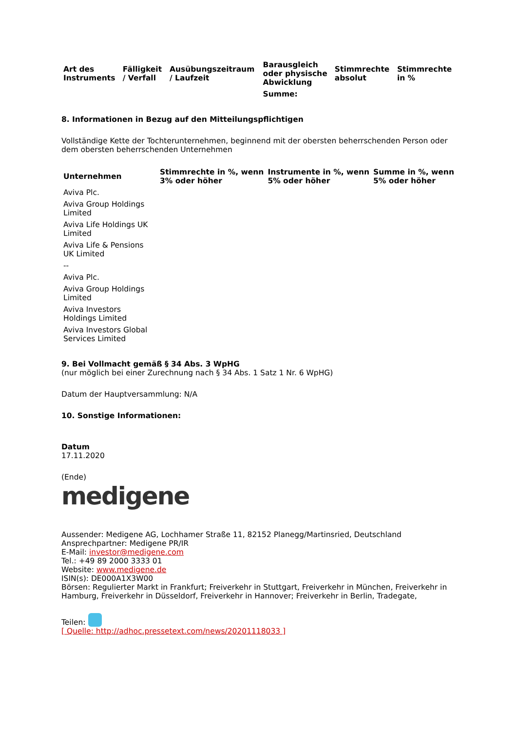| Art des Instruments | Fälligkeit / Verfall | Ausübungszeitraum / Laufzeit | Barausgleich oder physische Abwicklung | Stimmrechte absolut | Stimmrechte in % |
| --- | --- | --- | --- | --- | --- |
| | | | Summe: | | |
8. Informationen in Bezug auf den Mitteilungspflichtigen
Vollständige Kette der Tochterunternehmen, beginnend mit der obersten beherrschenden Person oder dem obersten beherrschenden Unternehmen
| Unternehmen | Stimmrechte in %, wenn 3% oder höher | Instrumente in %, wenn 5% oder höher | Summe in %, wenn 5% oder höher |
| --- | --- | --- | --- |
| Aviva Plc. | | | |
| Aviva Group Holdings Limited | | | |
| Aviva Life Holdings UK Limited | | | |
| Aviva Life & Pensions UK Limited | | | |
| -- | | | |
| Aviva Plc. | | | |
| Aviva Group Holdings Limited | | | |
| Aviva Investors Holdings Limited | | | |
| Aviva Investors Global Services Limited | | | |
9. Bei Vollmacht gemäß § 34 Abs. 3 WpHG
(nur möglich bei einer Zurechnung nach § 34 Abs. 1 Satz 1 Nr. 6 WpHG)
Datum der Hauptversammlung: N/A
10. Sonstige Informationen:
Datum
17.11.2020
(Ende)
medigene
Aussender: Medigene AG, Lochhamer Straße 11, 82152 Planegg/Martinsried, Deutschland
Ansprechpartner: Medigene PR/IR
E-Mail: investor@medigene.com
Tel.: +49 89 2000 3333 01
Website: www.medigene.de
ISIN(s): DE000A1X3W00
Börsen: Regulierter Markt in Frankfurt; Freiverkehr in Stuttgart, Freiverkehr in München, Freiverkehr in Hamburg, Freiverkehr in Düsseldorf, Freiverkehr in Hannover; Freiverkehr in Berlin, Tradegate,
Teilen:
[ Quelle: http://adhoc.pressetext.com/news/20201118033 ]